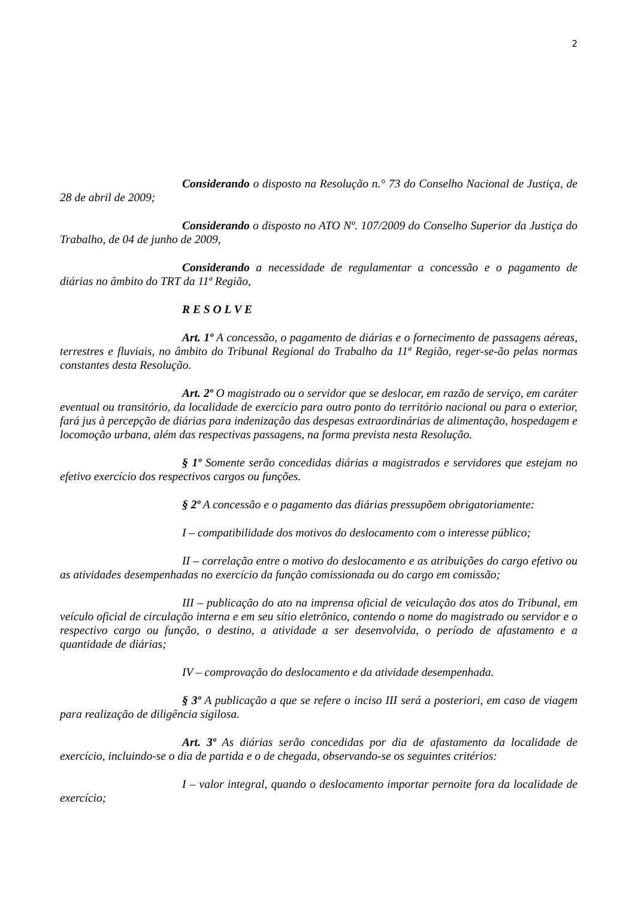2
Considerando o disposto na Resolução n.° 73 do Conselho Nacional de Justiça, de 28 de abril de 2009;
Considerando o disposto no ATO Nº. 107/2009 do Conselho Superior da Justiça do Trabalho, de 04 de junho de 2009,
Considerando a necessidade de regulamentar a concessão e o pagamento de diárias no âmbito do TRT da 11ª Região,
R E S O L V E
Art. 1º A concessão, o pagamento de diárias e o fornecimento de passagens aéreas, terrestres e fluviais, no âmbito do Tribunal Regional do Trabalho da 11ª Região, reger-se-ão pelas normas constantes desta Resolução.
Art. 2º O magistrado ou o servidor que se deslocar, em razão de serviço, em caráter eventual ou transitório, da localidade de exercício para outro ponto do território nacional ou para o exterior, fará jus à percepção de diárias para indenização das despesas extraordinárias de alimentação, hospedagem e locomoção urbana, além das respectivas passagens, na forma prevista nesta Resolução.
§ 1º Somente serão concedidas diárias a magistrados e servidores que estejam no efetivo exercício dos respectivos cargos ou funções.
§ 2º A concessão e o pagamento das diárias pressupõem obrigatoriamente:
I – compatibilidade dos motivos do deslocamento com o interesse público;
II – correlação entre o motivo do deslocamento e as atribuições do cargo efetivo ou as atividades desempenhadas no exercício da função comissionada ou do cargo em comissão;
III – publicação do ato na imprensa oficial de veiculação dos atos do Tribunal, em veículo oficial de circulação interna e em seu sítio eletrônico, contendo o nome do magistrado ou servidor e o respectivo cargo ou função, o destino, a atividade a ser desenvolvida, o período de afastamento e a quantidade de diárias;
IV – comprovação do deslocamento e da atividade desempenhada.
§ 3º A publicação a que se refere o inciso III será a posteriori, em caso de viagem para realização de diligência sigilosa.
Art. 3º As diárias serão concedidas por dia de afastamento da localidade de exercício, incluindo-se o dia de partida e o de chegada, observando-se os seguintes critérios:
I – valor integral, quando o deslocamento importar pernoite fora da localidade de exercício;